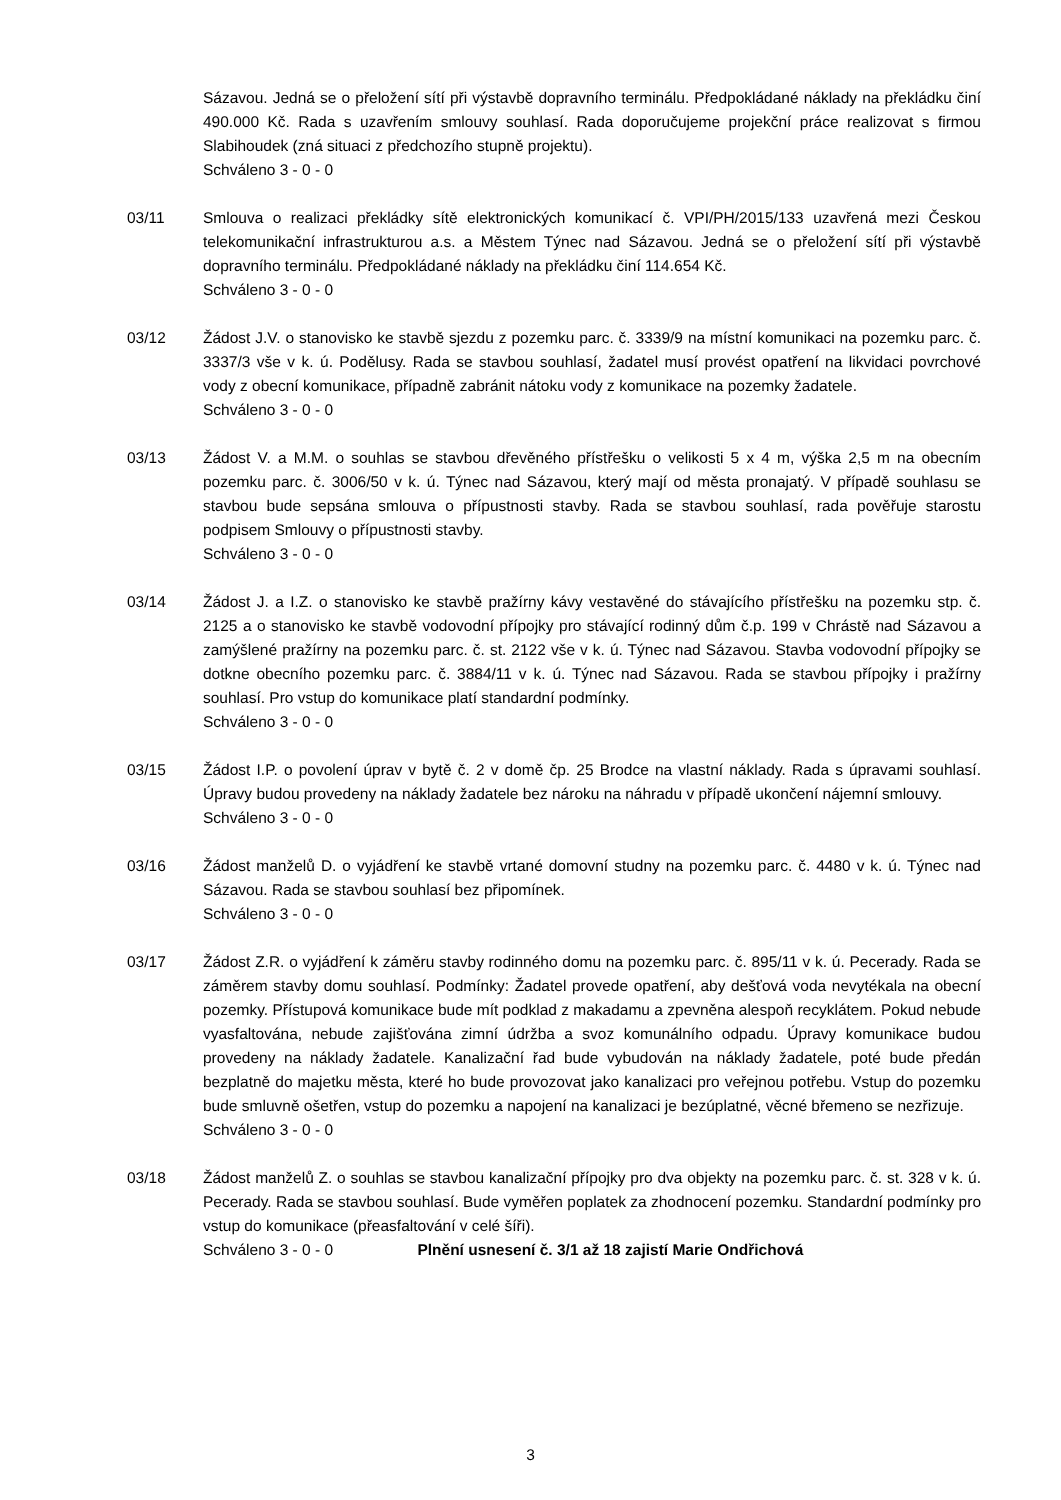Sázavou. Jedná se o přeložení sítí při výstavbě dopravního terminálu. Předpokládané náklady na překládku činí 490.000 Kč. Rada s uzavřením smlouvy souhlasí. Rada doporučujeme projekční práce realizovat s firmou Slabihoudek (zná situaci z předchozího stupně projektu).
Schváleno 3 - 0 - 0
03/11 Smlouva o realizaci překládky sítě elektronických komunikací č. VPI/PH/2015/133 uzavřená mezi Českou telekomunikační infrastrukturou a.s. a Městem Týnec nad Sázavou. Jedná se o přeložení sítí při výstavbě dopravního terminálu. Předpokládané náklady na překládku činí 114.654 Kč.
Schváleno 3 - 0 - 0
03/12 Žádost J.V. o stanovisko ke stavbě sjezdu z pozemku parc. č. 3339/9 na místní komunikaci na pozemku parc. č. 3337/3 vše v k. ú. Podělusy. Rada se stavbou souhlasí, žadatel musí provést opatření na likvidaci povrchové vody z obecní komunikace, případně zabránit nátoku vody z komunikace na pozemky žadatele.
Schváleno 3 - 0 - 0
03/13 Žádost V. a M.M. o souhlas se stavbou dřevěného přístřešku o velikosti 5 x 4 m, výška 2,5 m na obecním pozemku parc. č. 3006/50 v k. ú. Týnec nad Sázavou, který mají od města pronajatý. V případě souhlasu se stavbou bude sepsána smlouva o přípustnosti stavby. Rada se stavbou souhlasí, rada pověřuje starostu podpisem Smlouvy o přípustnosti stavby.
Schváleno 3 - 0 - 0
03/14 Žádost J. a I.Z. o stanovisko ke stavbě pražírny kávy vestavěné do stávajícího přístřešku na pozemku stp. č. 2125 a o stanovisko ke stavbě vodovodní přípojky pro stávající rodinný dům č.p. 199 v Chrástě nad Sázavou a zamýšlené pražírny na pozemku parc. č. st. 2122 vše v k. ú. Týnec nad Sázavou. Stavba vodovodní přípojky se dotkne obecního pozemku parc. č. 3884/11 v k. ú. Týnec nad Sázavou. Rada se stavbou přípojky i pražírny souhlasí. Pro vstup do komunikace platí standardní podmínky.
Schváleno 3 - 0 - 0
03/15 Žádost I.P. o povolení úprav v bytě č. 2 v domě čp. 25 Brodce na vlastní náklady. Rada s úpravami souhlasí. Úpravy budou provedeny na náklady žadatele bez nároku na náhradu v případě ukončení nájemní smlouvy.
Schváleno 3 - 0 - 0
03/16 Žádost manželů D. o vyjádření ke stavbě vrtané domovní studny na pozemku parc. č. 4480 v k. ú. Týnec nad Sázavou. Rada se stavbou souhlasí bez připomínek.
Schváleno 3 - 0 - 0
03/17 Žádost Z.R. o vyjádření k záměru stavby rodinného domu na pozemku parc. č. 895/11 v k. ú. Pecerady. Rada se záměrem stavby domu souhlasí. Podmínky: Žadatel provede opatření, aby dešťová voda nevytékala na obecní pozemky. Přístupová komunikace bude mít podklad z makadamu a zpevněna alespoň recyklátem. Pokud nebude vyasfaltována, nebude zajišťována zimní údržba a svoz komunálního odpadu. Úpravy komunikace budou provedeny na náklady žadatele. Kanalizační řad bude vybudován na náklady žadatele, poté bude předán bezplatně do majetku města, které ho bude provozovat jako kanalizaci pro veřejnou potřebu. Vstup do pozemku bude smluvně ošetřen, vstup do pozemku a napojení na kanalizaci je bezúplatné, věcné břemeno se nezřizuje.
Schváleno 3 - 0 - 0
03/18 Žádost manželů Z. o souhlas se stavbou kanalizační přípojky pro dva objekty na pozemku parc. č. st. 328 v k. ú. Pecerady. Rada se stavbou souhlasí. Bude vyměřen poplatek za zhodnocení pozemku. Standardní podmínky pro vstup do komunikace (přeasfaltování v celé šíři).
Schváleno 3 - 0 - 0 Plnění usnesení č. 3/1 až 18 zajistí Marie Ondřichová
3